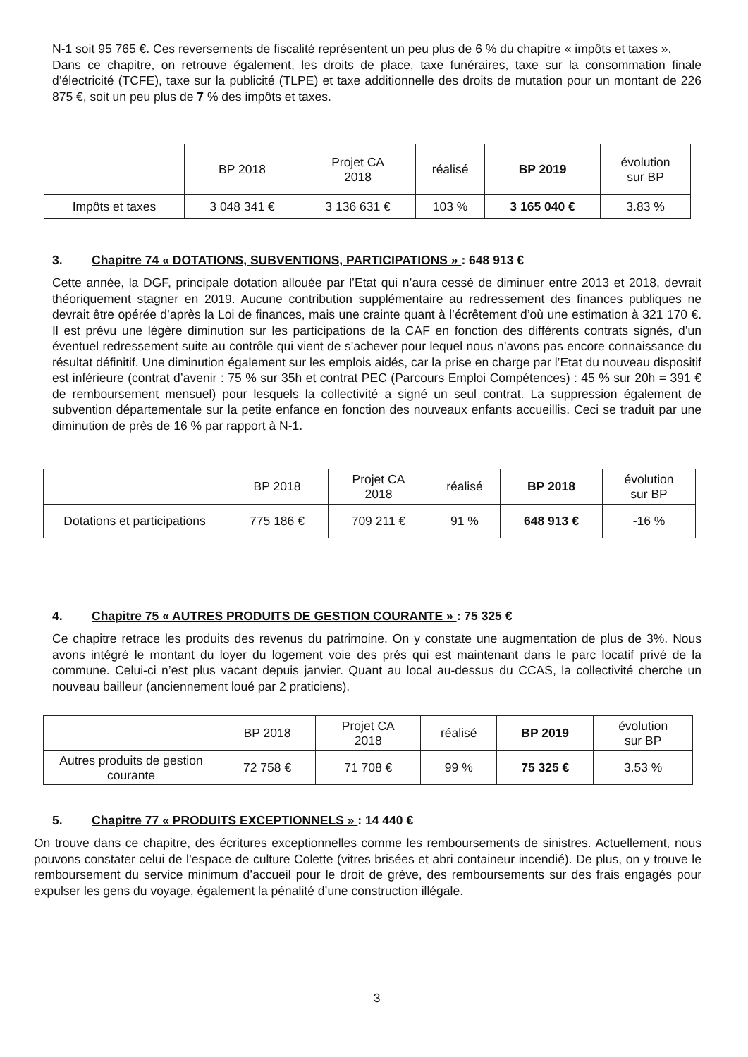N-1 soit 95 765 €. Ces reversements de fiscalité représentent un peu plus de 6 % du chapitre « impôts et taxes ».
Dans ce chapitre, on retrouve également, les droits de place, taxe funéraires, taxe sur la consommation finale d’électricité (TCFE), taxe sur la publicité (TLPE) et taxe additionnelle des droits de mutation pour un montant de 226 875 €, soit un peu plus de 7 % des impôts et taxes.
| | BP 2018 | Projet CA 2018 | réalisé | BP 2019 | évolution sur BP |
| --- | --- | --- | --- | --- | --- |
| Impôts et taxes | 3 048 341 € | 3 136 631 € | 103 % | 3 165 040 € | 3.83 % |
3. Chapitre 74 « DOTATIONS, SUBVENTIONS, PARTICIPATIONS » : 648 913 €
Cette année, la DGF, principale dotation allouée par l’Etat qui n’aura cessé de diminuer entre 2013 et 2018, devrait théoriquement stagner en 2019. Aucune contribution supplémentaire au redressement des finances publiques ne devrait être opérée d’après la Loi de finances, mais une crainte quant à l’écrêtement d’où une estimation à 321 170 €. Il est prévu une légère diminution sur les participations de la CAF en fonction des différents contrats signés, d’un éventuel redressement suite au contrôle qui vient de s’achever pour lequel nous n’avons pas encore connaissance du résultat définitif. Une diminution également sur les emplois aidés, car la prise en charge par l’Etat du nouveau dispositif est inférieure (contrat d’avenir : 75 % sur 35h et contrat PEC (Parcours Emploi Compétences) : 45 % sur 20h = 391 € de remboursement mensuel) pour lesquels la collectivité a signé un seul contrat. La suppression également de subvention départementale sur la petite enfance en fonction des nouveaux enfants accueillis. Ceci se traduit par une diminution de près de 16 % par rapport à N-1.
| | BP 2018 | Projet CA 2018 | réalisé | BP 2018 | évolution sur BP |
| --- | --- | --- | --- | --- | --- |
| Dotations et participations | 775 186 € | 709 211 € | 91 % | 648 913 € | -16 % |
4. Chapitre 75 « AUTRES PRODUITS DE GESTION COURANTE » : 75 325 €
Ce chapitre retrace les produits des revenus du patrimoine. On y constate une augmentation de plus de 3%. Nous avons intégré le montant du loyer du logement voie des prés qui est maintenant dans le parc locatif privé de la commune. Celui-ci n’est plus vacant depuis janvier. Quant au local au-dessus du CCAS, la collectivité cherche un nouveau bailleur (anciennement loué par 2 praticiens).
| | BP 2018 | Projet CA 2018 | réalisé | BP 2019 | évolution sur BP |
| --- | --- | --- | --- | --- | --- |
| Autres produits de gestion courante | 72 758 € | 71 708 € | 99 % | 75 325 € | 3.53 % |
5. Chapitre 77 « PRODUITS EXCEPTIONNELS » : 14 440 €
On trouve dans ce chapitre, des écritures exceptionnelles comme les remboursements de sinistres. Actuellement, nous pouvons constater celui de l’espace de culture Colette (vitres brisées et abri containeur incendié). De plus, on y trouve le remboursement du service minimum d’accueil pour le droit de grève, des remboursements sur des frais engagés pour expulser les gens du voyage, également la pénalité d’une construction illégale.
3